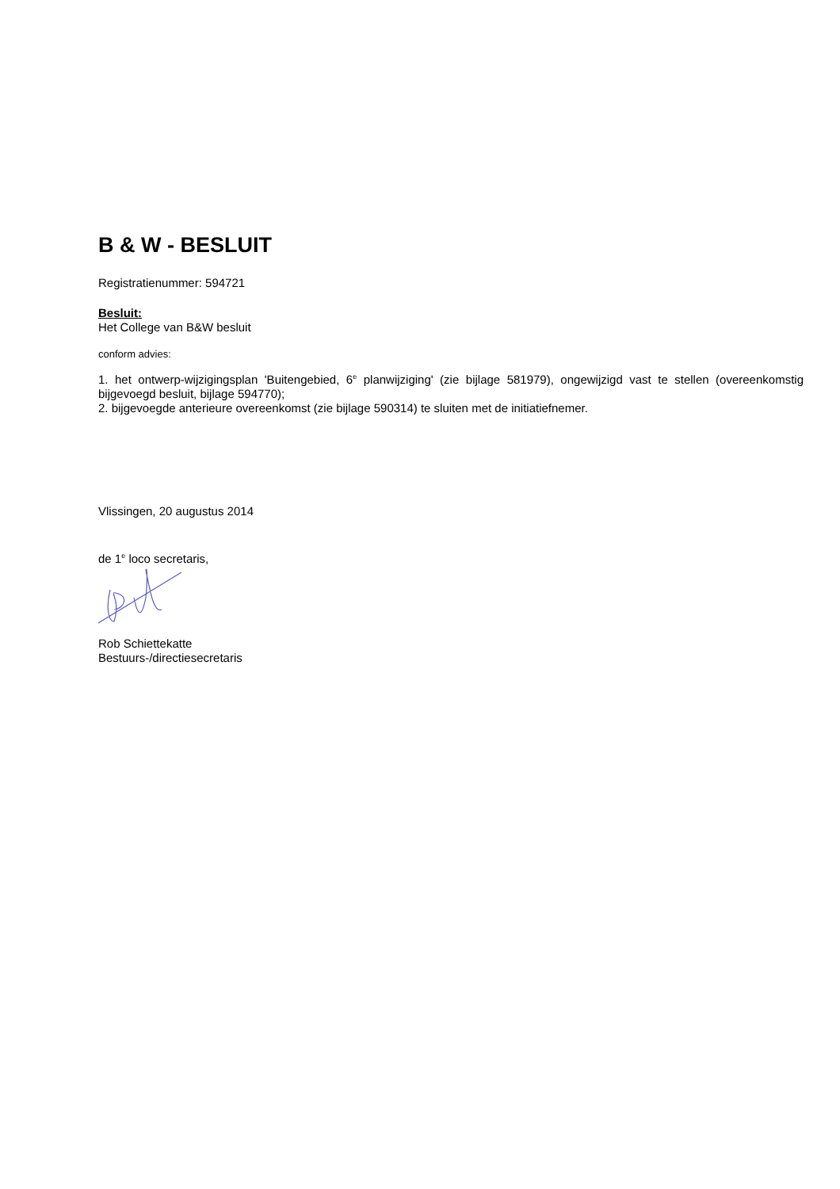B & W - BESLUIT
Registratienummer: 594721
Besluit:
Het College van B&W besluit
conform advies:
1. het ontwerp-wijzigingsplan 'Buitengebied, 6<sup>e</sup> planwijziging' (zie bijlage 581979), ongewijzigd vast te stellen (overeenkomstig bijgevoegd besluit, bijlage 594770);
2. bijgevoegde anterieure overeenkomst (zie bijlage 590314) te sluiten met de initiatiefnemer.
Vlissingen, 20 augustus 2014
de 1<sup>e</sup> loco secretaris,
Rob Schiettekatte
Bestuurs-/directiesecretaris